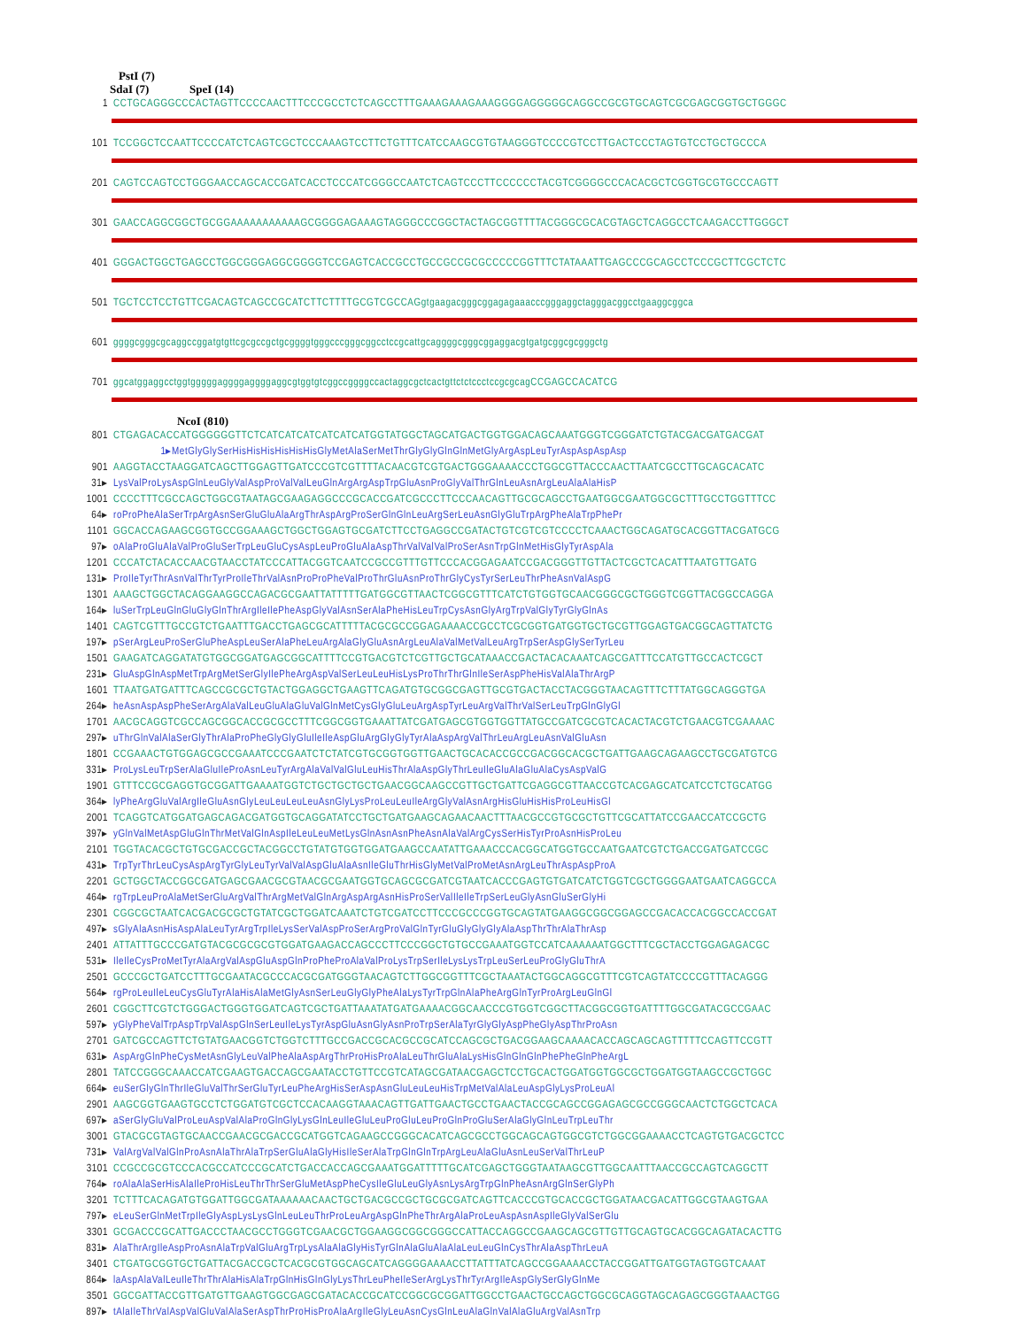PstI (7)
SdaI (7) SpeI (14)
1 CCTGCAGGGCCCACTAGTTCCCCAACTTTCCCGCCTCTCAGCCTTTGAAAGAAAGAAAGGGGAGGGGGCAGGCCGCGTGCAGTCGCGAGCGGTGCTGGGC
101 TCCGGCTCCAATTCCCCATCTCAGTCGCTCCCAAAGTCCTTCTGTTTCATCCAAGCGTGTAAGGGTCCCCGTCCTTGACTCCCTAGTGTCCTGCTGCCCA
201 CAGTCCAGTCCTGGGAACCAGCACCGATCACCTCCCATCGGGCCAATCTCAGTCCCTTCCCCCCTACGTCGGGGCCCACACGCTCGGTGCGTGCCCAGTT
301 GAACCAGGCGGCTGCGGAAAAAAAAAAAGCGGGGAGAAAGTAGGGCCCGGCTACTAGCGGTTTTACGGGCGCACGTAGCTCAGGCCTCAAGACCTTGGGCT
401 GGGACTGGCTGAGCCTGGCGGGAGGCGGGGTCCGAGTCACCGCCTGCCGCCGCGCCCCCGGTTTCTATAAATTGAGCCCGCAGCCTCCCGCTTCGCTCTC
501 TGCTCCTCCTGTTCGACAGTCAGCCGCATCTTCTTTTGCGTCGCCAGgtgaagacgggcggagagaaacccgggaggctagggacggcctgaaggcggca
601 ggggcgggcgcaggccggatgtgttcgcgccgctgcggggtgggcccgggcggcctccgcattgcaggggcgggcggaggacgtgatgcggcgcgggctg
701 ggcatggaggcctggtgggggaggggaggggaggcgtggtgtcggccggggccactaggcgctcactgttctctccctccgcgcagCCGAGCCACATCG
NcoI (810)
801 CTGAGACACCATGGGGGGTTCTCATCATCATCATCATCATGGTATGGCTAGCATGACTGGTGGACAGCAAATGGGTCGGGATCTGTACGACGATGACGAT
1▸MetGlyGlySerHisHisHisHisHisHisGlyMetAlaSerMetThrGlyGlyGlnGlnMetGlyArgAspLeuTyrAspAspAspAsp
901 AAGGTACCTAAGGATCAGCTTGGAGTTGATCCCGTCGTTTTACAACGTCGTGACTGGGAAAACCCTGGCGTTACCCAACTTAATCGCCTTGCAGCACATC
31▸ LysValProLysAspGlnLeuGlyValAspProValValLeuGlnArgArgAspTrpGluAsnProGlyValThrGlnLeuAsnArgLeuAlaAlaHisP
1001 CCCCTTTCGCCAGCTGGCGTAATAGCGAAGAGGCCCGCACCGATCGCCCTTCCCAACAGTTGCGCAGCCTGAATGGCGAATGGCGCTTTGCCTGGTTTCC
64▸ roProPheAlaSerTrpArgAsnSerGluGluAlaArgThrAspArgProSerGlnGlnLeuArgSerLeuAsnGlyGluTrpArgPheAlaTrpPhePr
1101 GGCACCAGAAGCGGTGCCGGAAAGCTGGCTGGAGTGCGATCTTCCTGAGGCCGATACTGTCGTCGTCCCCTCAAACTGGCAGATGCACGGTTACGATGCG
97▸ oAlaProGluAlaValProGluSerTrpLeuGluCysAspLeuProGluAlaAspThrValValValProSerAsnTrpGlnMetHisGlyTyrAspAla
1201 CCCATCTACACCAACGTAACCTATCCCATTACGGTCAATCCGCCGTTTGTTCCCACGGAGAATCCGACGGGTTGTTACTCGCTCACATTTAATGTTGATG
131▸ ProIleTyrThrAsnValThrTyrProIleThrValAsnProProPheValProThrGluAsnProThrGlyCysTyrSerLeuThrPheAsnValAspG
1301 AAAGCTGGCTACAGGAAGGCCAGACGCGAATTATTTTTGATGGCGTTAACTCGGCGTTTCATCTGTGGTGCAACGGGCGCTGGGTCGGTTACGGCCAGGA
164▸ luSerTrpLeuGlnGluGlyGlnThrArgIleIlePheAspGlyValAsnSerAlaPheHisLeuTrpCysAsnGlyArgTrpValGlyTyrGlyGlnAs
1401 CAGTCGTTTGCCGTCTGAATTTGACCTGAGCGCATTTTTACGCGCCGGAGAAAACCGCCTCGCGGTGATGGTGCTGCGTTGGAGTGACGGCAGTTATCTG
197▸ pSerArgLeuProSerGluPheAspLeuSerAlaPheLeuArgAlaGlyGluAsnArgLeuAlaValMetValLeuArgTrpSerAspGlySerTyrLeu
1501 GAAGATCAGGATATGTGGCGGATGAGCGGCATTTTCCGTGACGTCTCGTTGCTGCATAAACCGACTACACAAATCAGCGATTTCCATGTTGCCACTCGCT
231▸ GluAspGlnAspMetTrpArgMetSerGlyIlePheArgAspValSerLeuLeuHisLysProThrThrGlnIleSerAspPheHisValAlaThrArgP
1601 TTAATGATGATTTCAGCCGCGCTGTACTGGAGGCTGAAGTTCAGATGTGCGGCGAGTTGCGTGACTACCTACGGGTAACAGTTTCTTTATGGCAGGGTGA
264▸ heAsnAspAspPheSerArgAlaValLeuGluAlaGluValGlnMetCysGlyGluLeuArgAspTyrLeuArgValThrValSerLeuTrpGlnGlyGl
1701 AACGCAGGTCGCCAGCGGCACCGCGCCTTTCGGCGGTGAAATTATCGATGAGCGTGGTGGTTATGCCGATCGCGTCACACTACGTCTGAACGTCGAAAAC
297▸ uThrGlnValAlaSerGlyThrAlaProPheGlyGlyGluIleIleAspGluArgGlyGlyTyrAlaAspArgValThrLeuArgLeuAsnValGluAsn
1801 CCGAAACTGTGGAGCGCCGAAATCCCGAATCTCTATCGTGCGGTGGTTGAACTGCACACCGCCGACGGCACGCTGATTGAAGCAGAAGCCTGCGATGTCG
331▸ ProLysLeuTrpSerAlaGluIleProAsnLeuTyrArgAlaValValGluLeuHisThrAlaAspGlyThrLeuIleGluAlaGluAlaCysAspValG
1901 GTTTCCGCGAGGTGCGGATTGAAAATGGTCTGCTGCTGCTGAACGGCAAGCCGTTGCTGATTCGAGGCGTTAACCGTCACGAGCATCATCCTCTGCATGG
364▸ lyPheArgGluValArgIleGluAsnGlyLeuLeuLeuLeuAsnGlyLysProLeuLeuIleArgGlyValAsnArgHisGluHisHisProLeuHisGl
2001 TCAGGTCATGGATGAGCAGACGATGGTGCAGGATATCCTGCTGATGAAGCAGAACAACTTTAACGCCGTGCGCTGTTCGCATTATCCGAACCATCCGCTG
397▸ yGlnValMetAspGluGlnThrMetValGlnAspIleLeuLeuMetLysGlnAsnAsnPheAsnAlaValArgCysSerHisTyrProAsnHisProLeu
2101 TGGTACACGCTGTGCGACCGCTACGGCCTGTATGTGGTGGATGAAGCCAATATTGAAACCCACGGCATGGTGCCAATGAATCGTCTGACCGATGATCCGC
431▸ TrpTyrThrLeuCysAspArgTyrGlyLeuTyrValValAspGluAlaAsnIleGluThrHisGlyMetValProMetAsnArgLeuThrAspAspProA
2201 GCTGGCTACCGGCGATGAGCGAACGCGTAACGCGAATGGTGCAGCGCGATCGTAATCACCCGAGTGTGATCATCTGGTCGCTGGGGAATGAATCAGGCCA
464▸ rgTrpLeuProAlaMetSerGluArgValThrArgMetValGlnArgAspArgAsnHisProSerValIleIleTrpSerLeuGlyAsnGluSerGlyHi
2301 CGGCGCTAATCACGACGCGCTGTATCGCTGGATCAAATCTGTCGATCCTTCCCGCCCGGTGCAGTATGAAGGCGGCGGAGCCGACACCACGGCCACCGAT
497▸ sGlyAlaAsnHisAspAlaLeuTyrArgTrpIleLysSerValAspProSerArgProValGlnTyrGluGlyGlyGlyAlaAspThrThrAlaThrAsp
2401 ATTATTTGCCCGATGTACGCGCGCGTGGATGAAGACCAGCCCTTCCCGGCTGTGCCGAAATGGTCCATCAAAAAATGGCTTTCGCTACCTGGAGAGACGC
531▸ IleIleCysProMetTyrAlaArgValAspGluAspGlnProPheProAlaValProLysTrpSerIleLysLysTrpLeuSerLeuProGlyGluThrA
2501 GCCCGCTGATCCTTTGCGAATACGCCCACGCGATGGGTAACAGTCTTGGCGGTTTCGCTAAATACTGGCAGGCGTTTCGTCAGTATCCCCGTTTACAGGG
564▸ rgProLeuIleLeuCysGluTyrAlaHisAlaMetGlyAsnSerLeuGlyGlyPheAlaLysTyrTrpGlnAlaPheArgGlnTyrProArgLeuGlnGl
2601 CGGCTTCGTCTGGGACTGGGTGGATCAGTCGCTGATTAAATATGATGAAAACGGCAACCCGTGGTCGGCTTACGGCGGTGATTTTGGCGATACGCCGAAC
597▸ yGlyPheValTrpAspTrpValAspGlnSerLeuIleLysTyrAspGluAsnGlyAsnProTrpSerAlaTyrGlyGlyAspPheGlyAspThrProAsn
2701 GATCGCCAGTTCTGTATGAACGGTCTGGTCTTTGCCGACCGCACGCCGCATCCAGCGCTGACGGAAGCAAAACACCAGCAGCAGTTTTTCCAGTTCCGTT
631▸ AspArgGlnPheCysMetAsnGlyLeuValPheAlaAspArgThrProHisProAlaLeuThrGluAlaLysHisGlnGlnGlnPhePheGlnPheArgL
2801 TATCCGGGCAAACCATCGAAGTGACCAGCGAATACCTGTTCCGTCATAGCGATAACGAGCTCCTGCACTGGATGGTGGCGCTGGATGGTAAGCCGCTGGC
664▸ euSerGlyGlnThrIleGluValThrSerGluTyrLeuPheArgHisSerAspAsnGluLeuLeuHisTrpMetValAlaLeuAspGlyLysProLeuAl
2901 AAGCGGTGAAGTGCCTCTGGATGTCGCTCCACAAGGTAAACAGTTGATTGAACTGCCTGAACTACCGCAGCCGGAGAGCGCCGGGCAACTCTGGCTCACA
697▸ aSerGlyGluValProLeuAspValAlaProGlnGlyLysGlnLeuIleGluLeuProGluLeuProGlnProGluSerAlaGlyGlnLeuTrpLeuThr
3001 GTACGCGTAGTGCAACCGAACGCGACCGCATGGTCAGAAGCCGGGCACATCAGCGCCTGGCAGCAGTGGCGTCTGGCGGAAAACCTCAGTGTGACGCTCC
731▸ ValArgValValGlnProAsnAlaThrAlaTrpSerGluAlaGlyHisIleSerAlaTrpGlnGlnTrpArgLeuAlaGluAsnLeuSerValThrLeuP
3101 CCGCCGCGTCCCACGCCATCCCGCATCTGACCACCAGCGAAATGGATTTTTGCATCGAGCTGGGTAATAAGCGTTGGCAATTTAACCGCCAGTCAGGCTT
764▸ roAlaAlaSerHisAlaIleProHisLeuThrThrSerGluMetAspPheCysIleGluLeuGlyAsnLysArgTrpGlnPheAsnArgGlnSerGlyPh
3201 TCTTTCACAGATGTGGATTGGCGATAAAAAACAACTGCTGACGCCGCTGCGCGATCAGTTCACCCGTGCACCGCTGGATAACGACATTGGCGTAAGTGAA
797▸ eLeuSerGlnMetTrpIleGlyAspLysLysGlnLeuLeuThrProLeuArgAspGlnPheThrArgAlaProLeuAspAsnAspIleGlyValSerGlu
3301 GCGACCCGCATTGACCCTAACGCCTGGGTCGAACGCTGGAAGGCGGCGGGCCATTACCAGGCCGAAGCAGCGTTGTTGCAGTGCACGGCAGATACACTTG
831▸ AlaThrArgIleAspProAsnAlaTrpValGluArgTrpLysAlaAlaGlyHisTyrGlnAlaGluAlaAlaLeuLeuGlnCysThrAlaAspThrLeuA
3401 CTGATGCGGTGCTGATTACGACCGCTCACGCGTGGCAGCATCAGGGGAAAACCTTATTTATCAGCCGGAAAACCTACCGGATTGATGGTAGTGGTCAAAT
864▸ laAspAlaValLeuIleThrThrAlaHisAlaTrpGlnHisGlnGlyLysThrLeuPheIleSerArgLysThrTyrArgIleAspGlySerGlyGlnMe
3501 GGCGATTACCGTTGATGTTGAAGTGGCGAGCGATACACCGCATCCGGCGCGGATTGGCCTGAACTGCCAGCTGGCGCAGGTAGCAGAGCGGGTAAACTGG
897▸ tAlaIleThrValAspValGluValAlaSerAspThrProHisProAlaArgIleGlyLeuAsnCysGlnLeuAlaGlnValAlaGluArgValAsnTrp